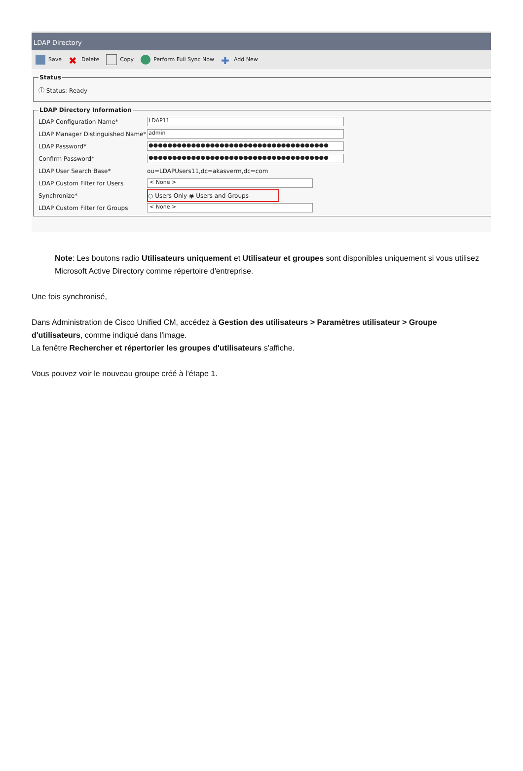LDAP Directory
Save ✖ Delete Copy Perform Full Sync Now ✚ Add New
Status
ⓘ Status: Ready
LDAP Directory Information
LDAP Configuration Name* LDAP11
LDAP Manager Distinguished Name* admin
LDAP Password* ●●●●●●●●●●●●●●●●●●●●●●●●●●●●●●●●●●●●●●
Confirm Password* ●●●●●●●●●●●●●●●●●●●●●●●●●●●●●●●●●●●●●●
LDAP User Search Base* ou=LDAPUsers11,dc=akasverm,dc=com
LDAP Custom Filter for Users < None >
Synchronize* ○ Users Only ◉ Users and Groups
LDAP Custom Filter for Groups < None >
Note: Les boutons radio Utilisateurs uniquement et Utilisateur et groupes sont disponibles uniquement si vous utilisez Microsoft Active Directory comme répertoire d'entreprise.
Une fois synchronisé,
Dans Administration de Cisco Unified CM, accédez à Gestion des utilisateurs > Paramètres utilisateur > Groupe d'utilisateurs, comme indiqué dans l'image.
La fenêtre Rechercher et répertorier les groupes d'utilisateurs s'affiche.
Vous pouvez voir le nouveau groupe créé à l'étape 1.